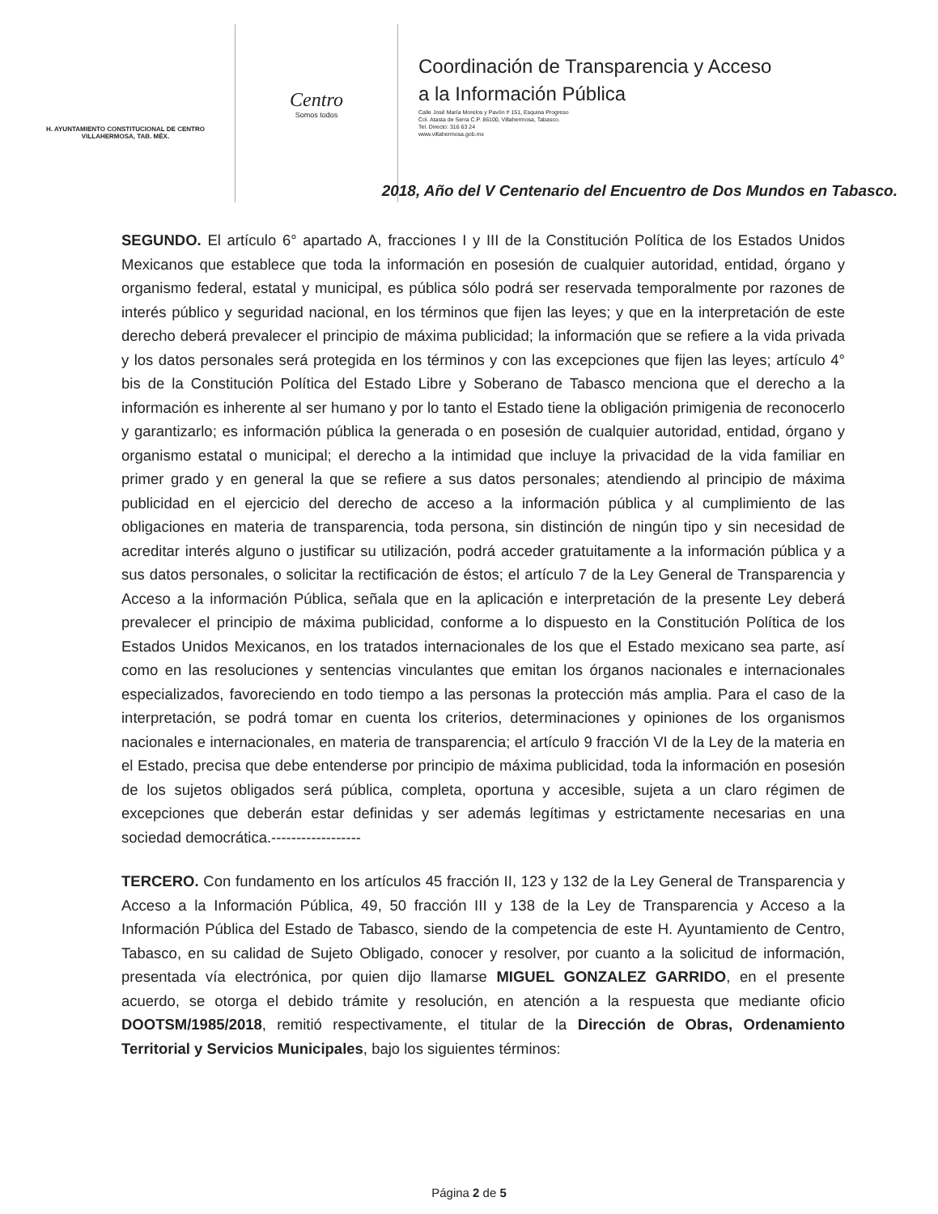H. AYUNTAMIENTO CONSTITUCIONAL DE CENTRO
VILLAHERMOSA, TAB. MÉX.
Centro
Somos todos
Coordinación de Transparencia y Acceso
a la Información Pública
Calle José María Morelos y Pavón # 151, Esquina Progreso
Col. Atasta de Serra C.P. 86100, Villahermosa, Tabasco.
Tel. Directo: 316 63 24
www.villahermosa.gob.mx
2018, Año del V Centenario del Encuentro de Dos Mundos en Tabasco.
SEGUNDO. El artículo 6° apartado A, fracciones I y III de la Constitución Política de los Estados Unidos Mexicanos que establece que toda la información en posesión de cualquier autoridad, entidad, órgano y organismo federal, estatal y municipal, es pública sólo podrá ser reservada temporalmente por razones de interés público y seguridad nacional, en los términos que fijen las leyes; y que en la interpretación de este derecho deberá prevalecer el principio de máxima publicidad; la información que se refiere a la vida privada y los datos personales será protegida en los términos y con las excepciones que fijen las leyes; artículo 4° bis de la Constitución Política del Estado Libre y Soberano de Tabasco menciona que el derecho a la información es inherente al ser humano y por lo tanto el Estado tiene la obligación primigenia de reconocerlo y garantizarlo; es información pública la generada o en posesión de cualquier autoridad, entidad, órgano y organismo estatal o municipal; el derecho a la intimidad que incluye la privacidad de la vida familiar en primer grado y en general la que se refiere a sus datos personales; atendiendo al principio de máxima publicidad en el ejercicio del derecho de acceso a la información pública y al cumplimiento de las obligaciones en materia de transparencia, toda persona, sin distinción de ningún tipo y sin necesidad de acreditar interés alguno o justificar su utilización, podrá acceder gratuitamente a la información pública y a sus datos personales, o solicitar la rectificación de éstos; el artículo 7 de la Ley General de Transparencia y Acceso a la información Pública, señala que en la aplicación e interpretación de la presente Ley deberá prevalecer el principio de máxima publicidad, conforme a lo dispuesto en la Constitución Política de los Estados Unidos Mexicanos, en los tratados internacionales de los que el Estado mexicano sea parte, así como en las resoluciones y sentencias vinculantes que emitan los órganos nacionales e internacionales especializados, favoreciendo en todo tiempo a las personas la protección más amplia. Para el caso de la interpretación, se podrá tomar en cuenta los criterios, determinaciones y opiniones de los organismos nacionales e internacionales, en materia de transparencia; el artículo 9 fracción VI de la Ley de la materia en el Estado, precisa que debe entenderse por principio de máxima publicidad, toda la información en posesión de los sujetos obligados será pública, completa, oportuna y accesible, sujeta a un claro régimen de excepciones que deberán estar definidas y ser además legítimas y estrictamente necesarias en una sociedad democrática.------------------
TERCERO. Con fundamento en los artículos 45 fracción II, 123 y 132 de la Ley General de Transparencia y Acceso a la Información Pública, 49, 50 fracción III y 138 de la Ley de Transparencia y Acceso a la Información Pública del Estado de Tabasco, siendo de la competencia de este H. Ayuntamiento de Centro, Tabasco, en su calidad de Sujeto Obligado, conocer y resolver, por cuanto a la solicitud de información, presentada vía electrónica, por quien dijo llamarse MIGUEL GONZALEZ GARRIDO, en el presente acuerdo, se otorga el debido trámite y resolución, en atención a la respuesta que mediante oficio DOOTSM/1985/2018, remitió respectivamente, el titular de la Dirección de Obras, Ordenamiento Territorial y Servicios Municipales, bajo los siguientes términos:
Página 2 de 5